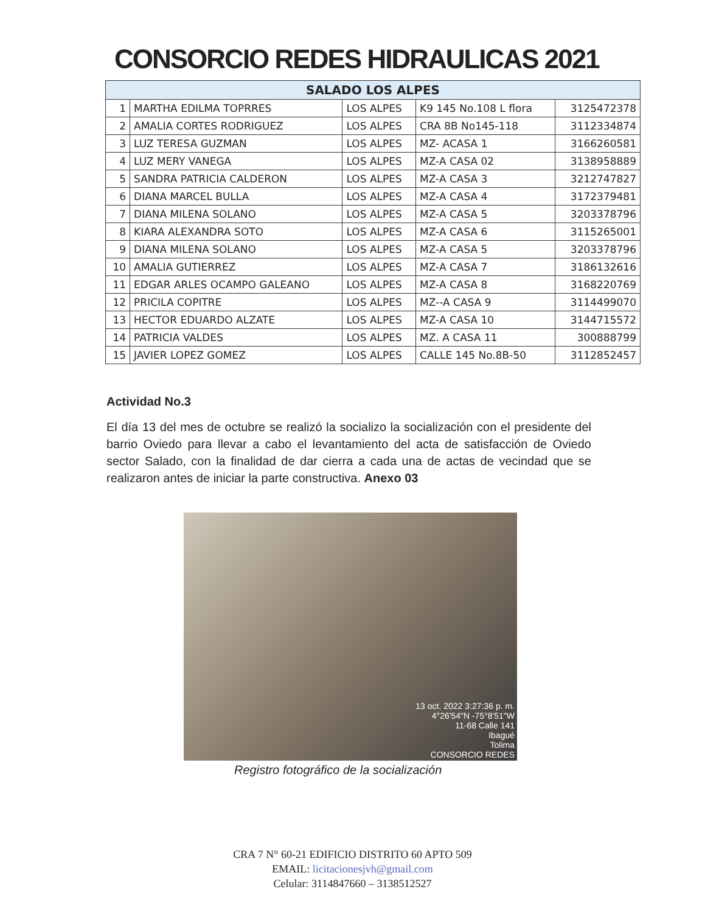CONSORCIO REDES HIDRAULICAS 2021
| SALADO LOS ALPES | | | | |
| --- | --- | --- | --- | --- |
| 1 | MARTHA EDILMA TOPRRES | LOS ALPES | K9 145 No.108 L flora | 3125472378 |
| 2 | AMALIA CORTES RODRIGUEZ | LOS ALPES | CRA 8B No145-118 | 3112334874 |
| 3 | LUZ TERESA GUZMAN | LOS ALPES | MZ- ACASA 1 | 3166260581 |
| 4 | LUZ MERY VANEGA | LOS ALPES | MZ-A CASA 02 | 3138958889 |
| 5 | SANDRA PATRICIA CALDERON | LOS ALPES | MZ-A CASA 3 | 3212747827 |
| 6 | DIANA MARCEL BULLA | LOS ALPES | MZ-A CASA 4 | 3172379481 |
| 7 | DIANA MILENA SOLANO | LOS ALPES | MZ-A CASA 5 | 3203378796 |
| 8 | KIARA ALEXANDRA SOTO | LOS ALPES | MZ-A CASA 6 | 3115265001 |
| 9 | DIANA MILENA SOLANO | LOS ALPES | MZ-A CASA 5 | 3203378796 |
| 10 | AMALIA GUTIERREZ | LOS ALPES | MZ-A CASA 7 | 3186132616 |
| 11 | EDGAR ARLES OCAMPO GALEANO | LOS ALPES | MZ-A CASA 8 | 3168220769 |
| 12 | PRICILA COPITRE | LOS ALPES | MZ--A CASA 9 | 3114499070 |
| 13 | HECTOR EDUARDO ALZATE | LOS ALPES | MZ-A CASA 10 | 3144715572 |
| 14 | PATRICIA VALDES | LOS ALPES | MZ. A CASA 11 | 300888799 |
| 15 | JAVIER LOPEZ GOMEZ | LOS ALPES | CALLE 145 No.8B-50 | 3112852457 |
Actividad No.3
El día 13 del mes de octubre se realizó la socializo la socialización con el presidente del barrio Oviedo para llevar a cabo el levantamiento del acta de satisfacción de Oviedo sector Salado, con la finalidad de dar cierra a cada una de actas de vecindad que se realizaron antes de iniciar la parte constructiva. Anexo 03
13 oct. 2022 3:27:36 p. m.
4°26'54"N -75°8'51"W
11-68 Calle 141
Ibagué
Tolima
CONSORCIO REDES
Registro fotográfico de la socialización
CRA 7 N° 60-21 EDIFICIO DISTRITO 60 APTO 509
EMAIL: licitacionesjvh@gmail.com
Celular: 3114847660 – 3138512527